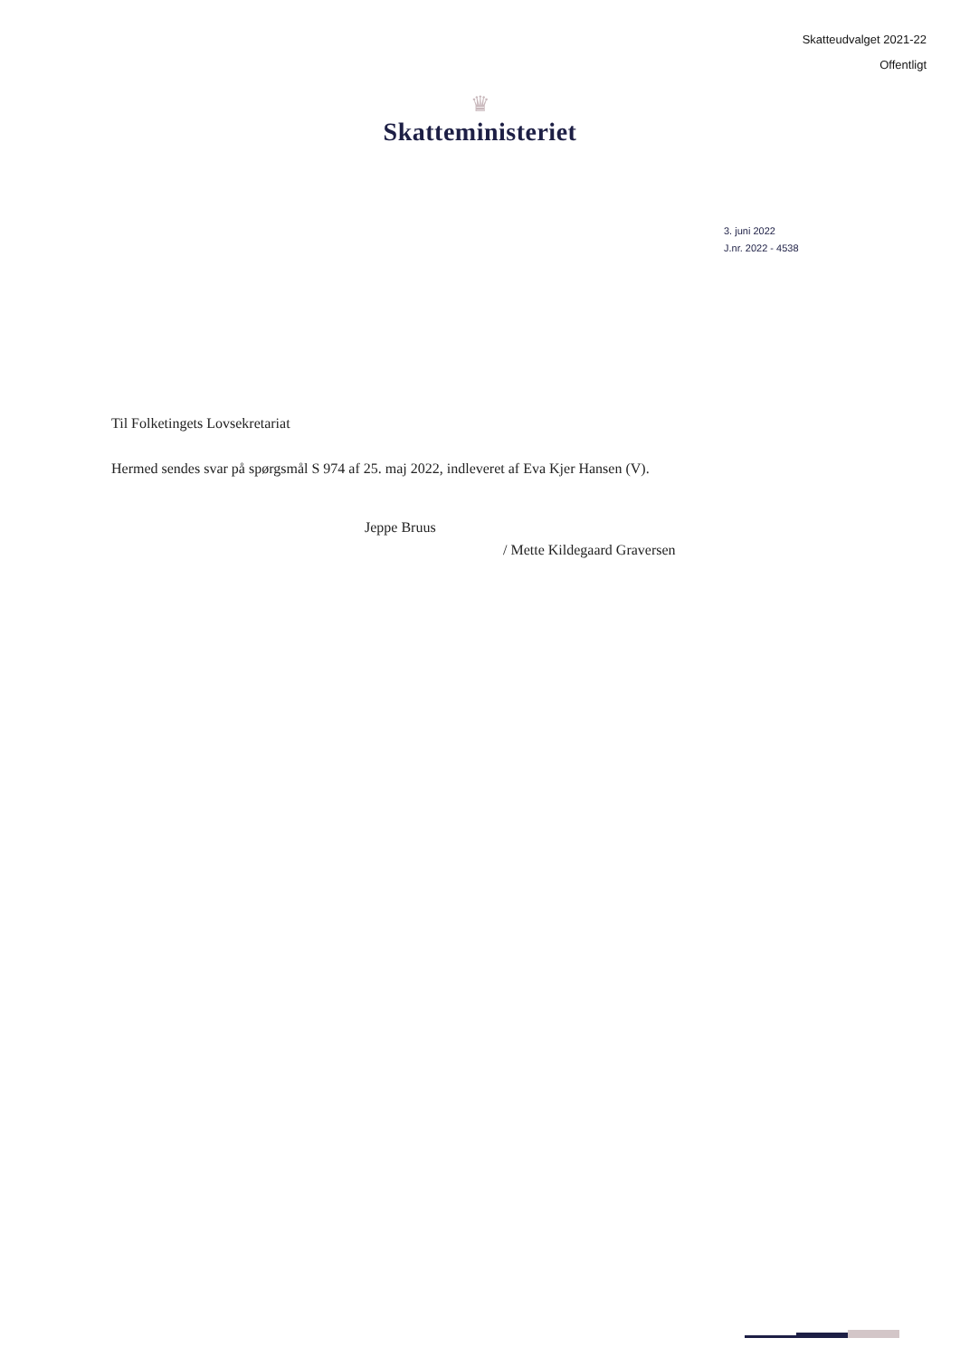Skatteudvalget 2021-22
Offentligt
♛
Skatteministeriet
3. juni 2022
J.nr. 2022 - 4538
Til Folketingets Lovsekretariat
Hermed sendes svar på spørgsmål S 974 af 25. maj 2022, indleveret af Eva Kjer Hansen (V).
Jeppe Bruus
/ Mette Kildegaard Graversen